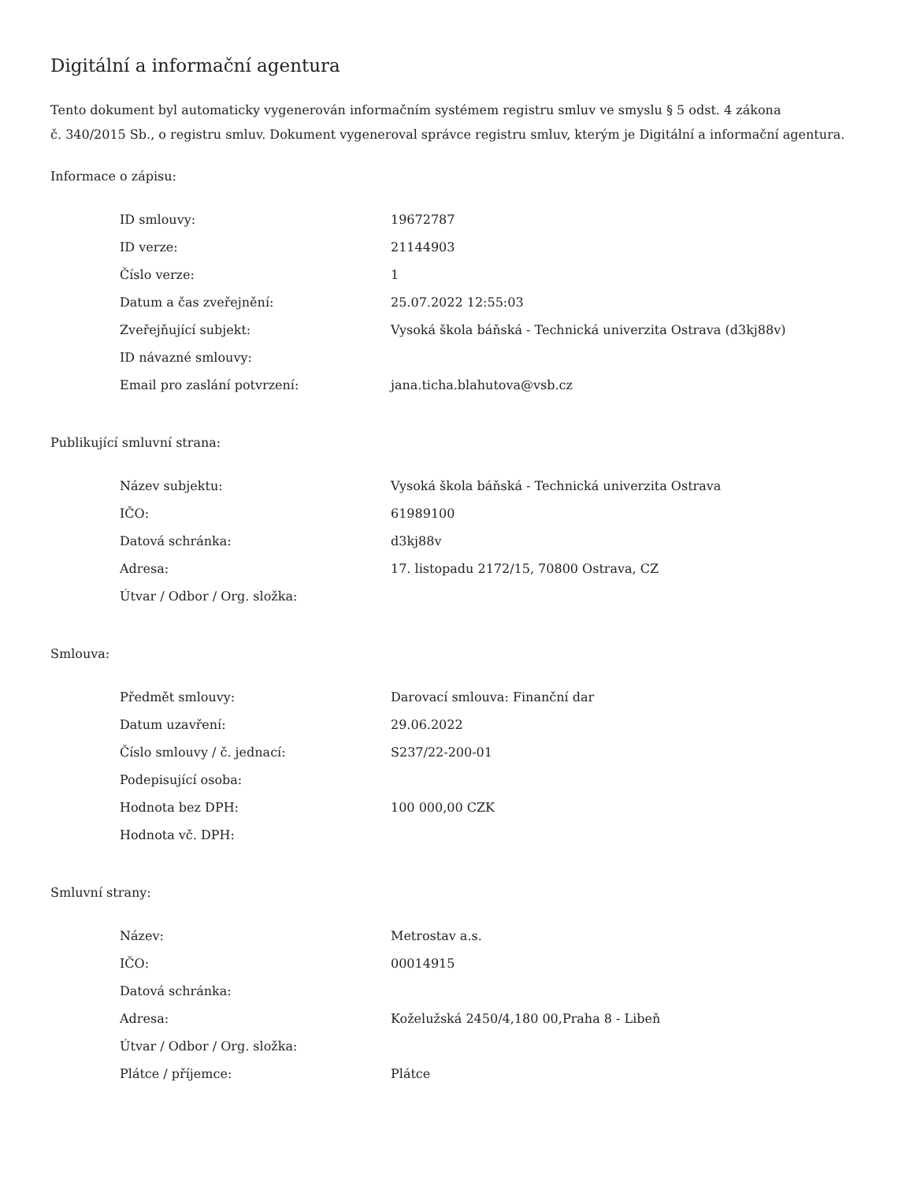Digitální a informační agentura
Tento dokument byl automaticky vygenerován informačním systémem registru smluv ve smyslu § 5 odst. 4 zákona
č. 340/2015 Sb., o registru smluv. Dokument vygeneroval správce registru smluv, kterým je Digitální a informační agentura.
Informace o zápisu:
| ID smlouvy: | 19672787 |
| ID verze: | 21144903 |
| Číslo verze: | 1 |
| Datum a čas zveřejnění: | 25.07.2022 12:55:03 |
| Zveřejňující subjekt: | Vysoká škola báňská - Technická univerzita Ostrava (d3kj88v) |
| ID návazné smlouvy: | |
| Email pro zaslání potvrzení: | jana.ticha.blahutova@vsb.cz |
Publikující smluvní strana:
| Název subjektu: | Vysoká škola báňská - Technická univerzita Ostrava |
| IČO: | 61989100 |
| Datová schránka: | d3kj88v |
| Adresa: | 17. listopadu 2172/15, 70800 Ostrava, CZ |
| Útvar / Odbor / Org. složka: | |
Smlouva:
| Předmět smlouvy: | Darovací smlouva: Finanční dar |
| Datum uzavření: | 29.06.2022 |
| Číslo smlouvy / č. jednací: | S237/22-200-01 |
| Podepisující osoba: | |
| Hodnota bez DPH: | 100 000,00 CZK |
| Hodnota vč. DPH: | |
Smluvní strany:
| Název: | Metrostav a.s. |
| IČO: | 00014915 |
| Datová schránka: | |
| Adresa: | Koželužská 2450/4,180 00,Praha 8 - Libeň |
| Útvar / Odbor / Org. složka: | |
| Plátce / příjemce: | Plátce |